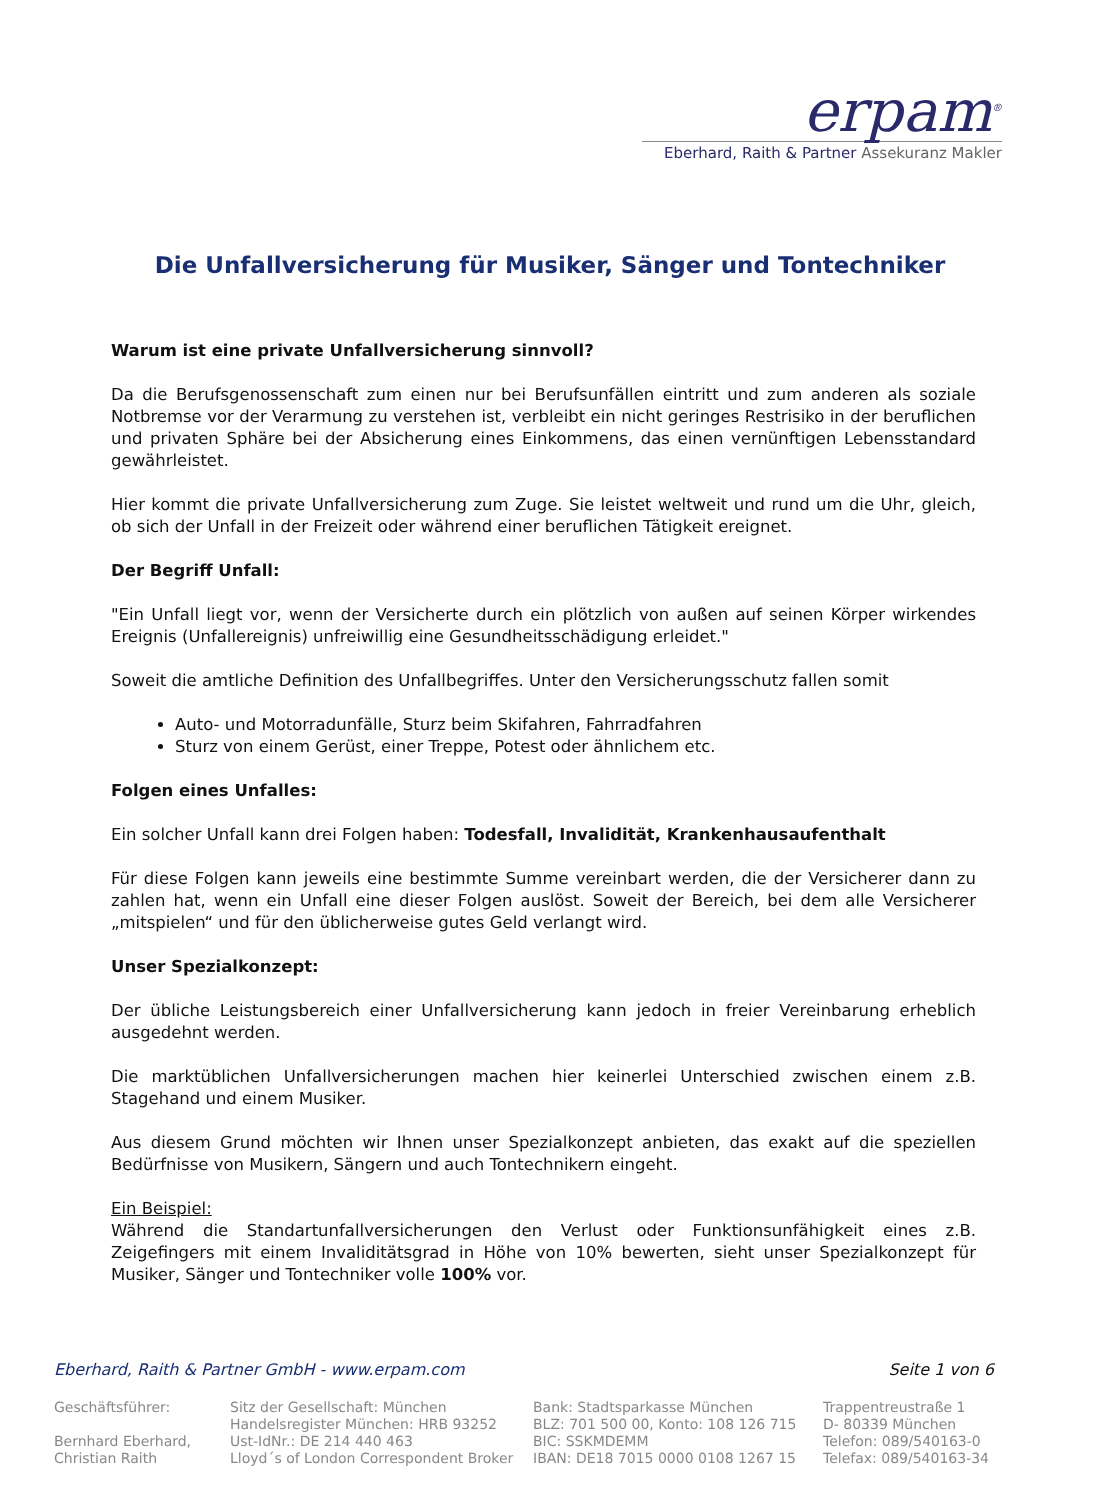erpam<sup>®</sup>
Eberhard, Raith & Partner Assekuranz Makler
Die Unfallversicherung für Musiker, Sänger und Tontechniker
Warum ist eine private Unfallversicherung sinnvoll?
Da die Berufsgenossenschaft zum einen nur bei Berufsunfällen eintritt und zum anderen als soziale Notbremse vor der Verarmung zu verstehen ist, verbleibt ein nicht geringes Restrisiko in der beruflichen und privaten Sphäre bei der Absicherung eines Einkommens, das einen vernünftigen Lebensstandard gewährleistet.
Hier kommt die private Unfallversicherung zum Zuge. Sie leistet weltweit und rund um die Uhr, gleich, ob sich der Unfall in der Freizeit oder während einer beruflichen Tätigkeit ereignet.
Der Begriff Unfall:
"Ein Unfall liegt vor, wenn der Versicherte durch ein plötzlich von außen auf seinen Körper wirkendes Ereignis (Unfallereignis) unfreiwillig eine Gesundheitsschädigung erleidet."
Soweit die amtliche Definition des Unfallbegriffes. Unter den Versicherungsschutz fallen somit
Auto- und Motorradunfälle, Sturz beim Skifahren, Fahrradfahren
Sturz von einem Gerüst, einer Treppe, Potest oder ähnlichem etc.
Folgen eines Unfalles:
Ein solcher Unfall kann drei Folgen haben: Todesfall, Invalidität, Krankenhausaufenthalt
Für diese Folgen kann jeweils eine bestimmte Summe vereinbart werden, die der Versicherer dann zu zahlen hat, wenn ein Unfall eine dieser Folgen auslöst. Soweit der Bereich, bei dem alle Versicherer „mitspielen“ und für den üblicherweise gutes Geld verlangt wird.
Unser Spezialkonzept:
Der übliche Leistungsbereich einer Unfallversicherung kann jedoch in freier Vereinbarung erheblich ausgedehnt werden.
Die marktüblichen Unfallversicherungen machen hier keinerlei Unterschied zwischen einem z.B. Stagehand und einem Musiker.
Aus diesem Grund möchten wir Ihnen unser Spezialkonzept anbieten, das exakt auf die speziellen Bedürfnisse von Musikern, Sängern und auch Tontechnikern eingeht.
Ein Beispiel:
Während die Standartunfallversicherungen den Verlust oder Funktionsunfähigkeit eines z.B. Zeigefingers mit einem Invaliditätsgrad in Höhe von 10% bewerten, sieht unser Spezialkonzept für Musiker, Sänger und Tontechniker volle 100% vor.
Eberhard, Raith & Partner GmbH - www.erpam.com Seite 1 von 6
Geschäftsführer:
Bernhard Eberhard,
Christian Raith
Sitz der Gesellschaft: München
Handelsregister München: HRB 93252
Ust-IdNr.: DE 214 440 463
Lloyd´s of London Correspondent Broker
Bank: Stadtsparkasse München
BLZ: 701 500 00, Konto: 108 126 715
BIC: SSKMDEMM
IBAN: DE18 7015 0000 0108 1267 15
Trappentreustraße 1
D- 80339 München
Telefon: 089/540163-0
Telefax: 089/540163-34